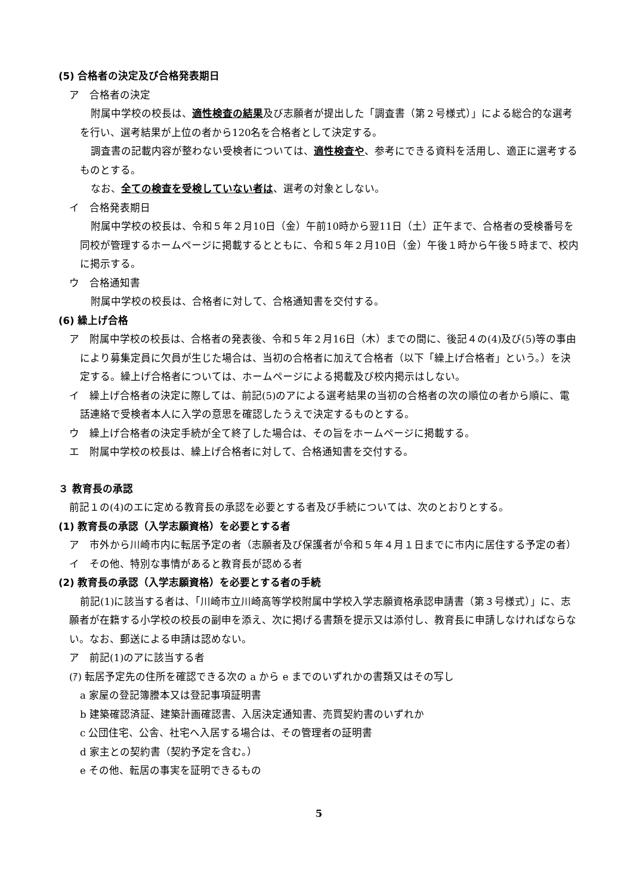(5) 合格者の決定及び合格発表期日
ア　合格者の決定
附属中学校の校長は、適性検査の結果及び志願者が提出した「調査書（第２号様式）」による総合的な選考を行い、選考結果が上位の者から120名を合格者として決定する。
調査書の記載内容が整わない受検者については、適性検査や、参考にできる資料を活用し、適正に選考するものとする。
なお、全ての検査を受検していない者は、選考の対象としない。
イ　合格発表期日
附属中学校の校長は、令和５年２月10日（金）午前10時から翌11日（土）正午まで、合格者の受検番号を同校が管理するホームページに掲載するとともに、令和５年２月10日（金）午後１時から午後５時まで、校内に掲示する。
ウ　合格通知書
附属中学校の校長は、合格者に対して、合格通知書を交付する。
(6) 繰上げ合格
ア　附属中学校の校長は、合格者の発表後、令和５年２月16日（木）までの間に、後記４の(4)及び(5)等の事由により募集定員に欠員が生じた場合は、当初の合格者に加えて合格者（以下「繰上げ合格者」という。）を決定する。繰上げ合格者については、ホームページによる掲載及び校内掲示はしない。
イ　繰上げ合格者の決定に際しては、前記(5)のアによる選考結果の当初の合格者の次の順位の者から順に、電話連絡で受検者本人に入学の意思を確認したうえで決定するものとする。
ウ　繰上げ合格者の決定手続が全て終了した場合は、その旨をホームページに掲載する。
エ　附属中学校の校長は、繰上げ合格者に対して、合格通知書を交付する。
３ 教育長の承認
前記１の(4)のエに定める教育長の承認を必要とする者及び手続については、次のとおりとする。
(1) 教育長の承認（入学志願資格）を必要とする者
ア　市外から川崎市内に転居予定の者（志願者及び保護者が令和５年４月１日までに市内に居住する予定の者）
イ　その他、特別な事情があると教育長が認める者
(2) 教育長の承認（入学志願資格）を必要とする者の手続
前記(1)に該当する者は、「川崎市立川崎高等学校附属中学校入学志願資格承認申請書（第３号様式）」に、志願者が在籍する小学校の校長の副申を添え、次に掲げる書類を提示又は添付し、教育長に申請しなければならない。なお、郵送による申請は認めない。
ア　前記(1)のアに該当する者
(ｱ) 転居予定先の住所を確認できる次の a から e までのいずれかの書類又はその写し
a 家屋の登記簿謄本又は登記事項証明書
b 建築確認済証、建築計画確認書、入居決定通知書、売買契約書のいずれか
c 公団住宅、公舎、社宅へ入居する場合は、その管理者の証明書
d 家主との契約書（契約予定を含む。）
e その他、転居の事実を証明できるもの
5